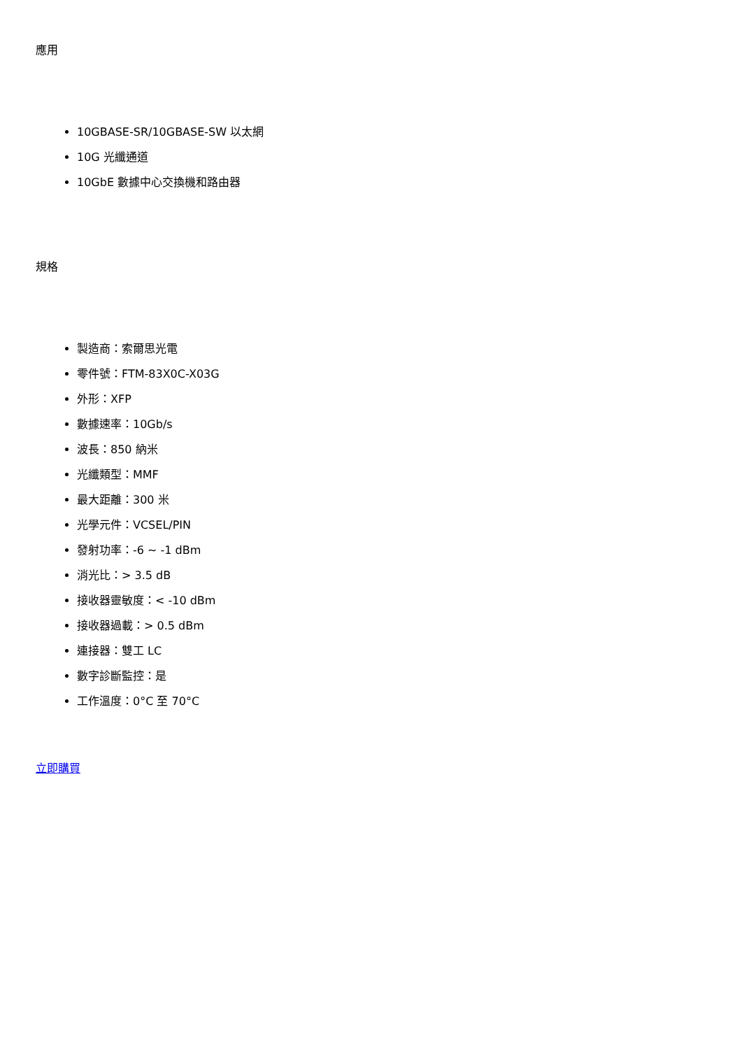應用
10GBASE-SR/10GBASE-SW 以太網
10G 光纖通道
10GbE 數據中心交換機和路由器
規格
製造商：索爾思光電
零件號：FTM-83X0C-X03G
外形：XFP
數據速率：10Gb/s
波長：850 納米
光纖類型：MMF
最大距離：300 米
光學元件：VCSEL/PIN
發射功率：-6 ~ -1 dBm
消光比：> 3.5 dB
接收器靈敏度：< -10 dBm
接收器過載：> 0.5 dBm
連接器：雙工 LC
數字診斷監控：是
工作溫度：0°C 至 70°C
立即購買